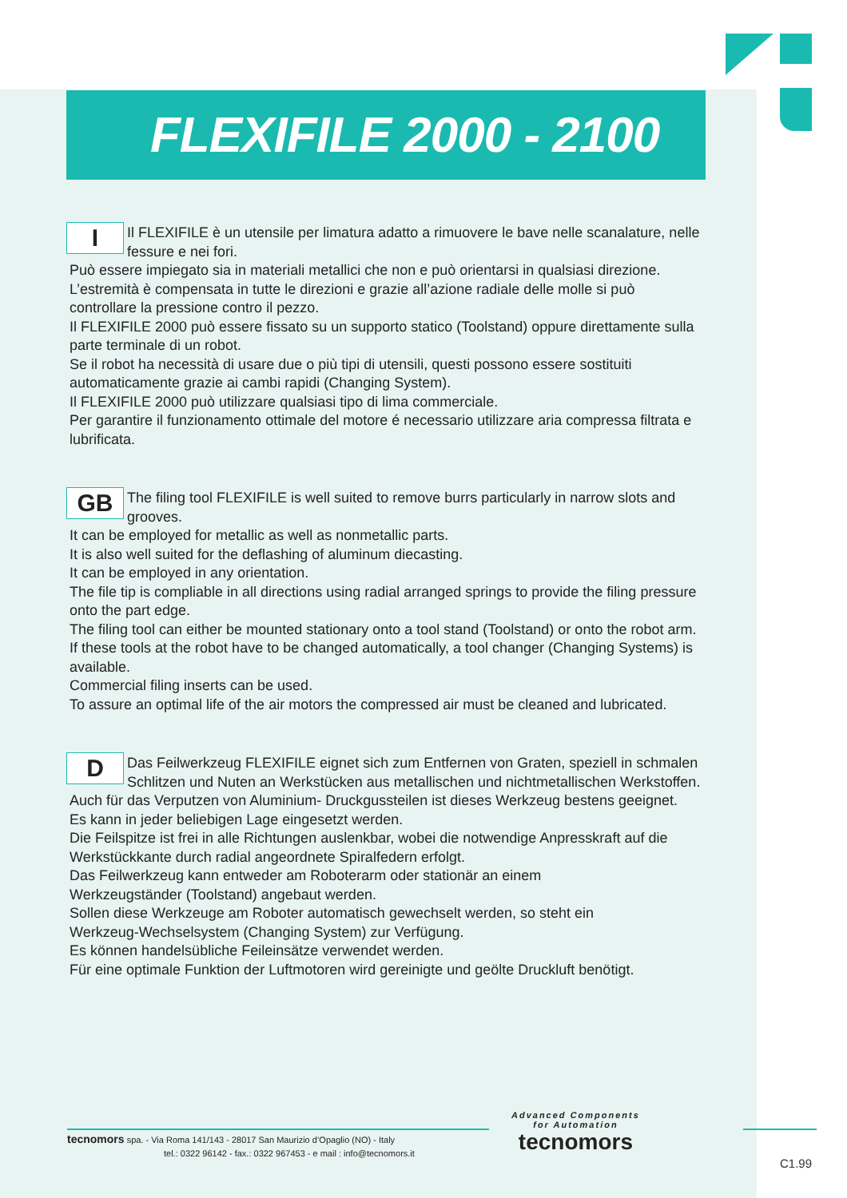FLEXIFILE 2000 - 2100
I
Il FLEXIFILE è un utensile per limatura adatto a rimuovere le bave nelle scanalature, nelle fessure e nei fori.
Può essere impiegato sia in materiali metallici che non e può orientarsi in qualsiasi direzione.
L’estremità è compensata in tutte le direzioni e grazie all’azione radiale delle molle si può controllare la pressione contro il pezzo.
Il FLEXIFILE 2000 può essere fissato su un supporto statico (Toolstand) oppure direttamente sulla parte terminale di un robot.
Se il robot ha necessità di usare due o più tipi di utensili, questi possono essere sostituiti automaticamente grazie ai cambi rapidi (Changing System).
Il FLEXIFILE 2000 può utilizzare qualsiasi tipo di lima commerciale.
Per garantire il funzionamento ottimale del motore é necessario utilizzare aria compressa filtrata e lubrificata.
GB
The filing tool FLEXIFILE is well suited to remove burrs particularly in narrow slots and grooves.
It can be employed for metallic as well as nonmetallic parts.
It is also well suited for the deflashing of aluminum diecasting.
It can be employed in any orientation.
The file tip is compliable in all directions using radial arranged springs to provide the filing pressure onto the part edge.
The filing tool can either be mounted stationary onto a tool stand (Toolstand) or onto the robot arm.
If these tools at the robot have to be changed automatically, a tool changer (Changing Systems) is available.
Commercial filing inserts can be used.
To assure an optimal life of the air motors the compressed air must be cleaned and lubricated.
D
Das Feilwerkzeug FLEXIFILE eignet sich zum Entfernen von Graten, speziell in schmalen Schlitzen und Nuten an Werkstücken aus metallischen und nichtmetallischen Werkstoffen.
Auch für das Verputzen von Aluminium- Druckgussteilen ist dieses Werkzeug bestens geeignet.
Es kann in jeder beliebigen Lage eingesetzt werden.
Die Feilspitze ist frei in alle Richtungen auslenkbar, wobei die notwendige Anpresskraft auf die Werkstückkante durch radial angeordnete Spiralfedern erfolgt.
Das Feilwerkzeug kann entweder am Roboterarm oder stationär an einem
Werkzeugständer (Toolstand) angebaut werden.
Sollen diese Werkzeuge am Roboter automatisch gewechselt werden, so steht ein
Werkzeug-Wechselsystem (Changing System) zur Verfügung.
Es können handelsübliche Feileinsätze verwendet werden.
Für eine optimale Funktion der Luftmotoren wird gereinigte und geölte Druckluft benötigt.
tecnomors spa. - Via Roma 141/143 - 28017 San Maurizio d’Opaglio (NO) - Italy
tel.: 0322 96142 - fax.: 0322 967453 - e mail : info@tecnomors.it
Advanced Components
for Automation
tecnomors
C1.99